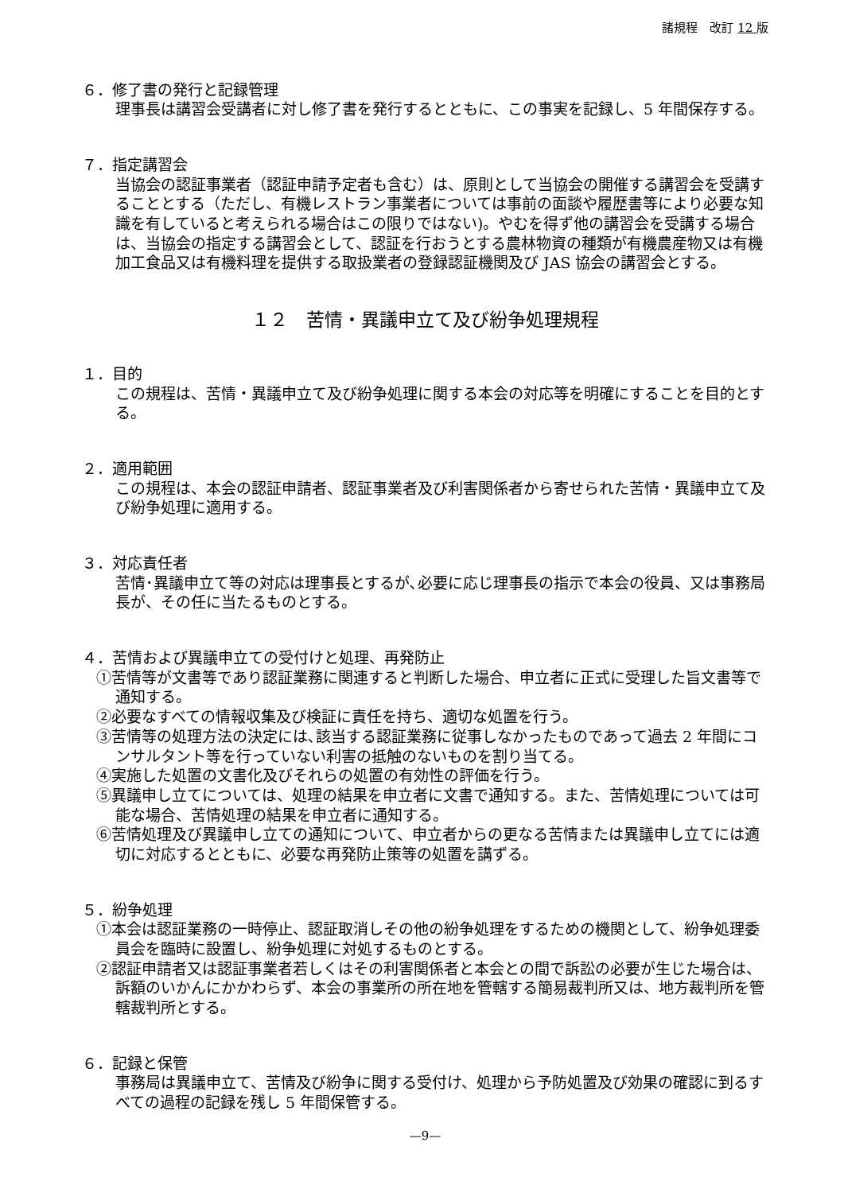諸規程　改訂 12 版
６．修了書の発行と記録管理
理事長は講習会受講者に対し修了書を発行するとともに、この事実を記録し、5 年間保存する。
７．指定講習会
当協会の認証事業者（認証申請予定者も含む）は、原則として当協会の開催する講習会を受講することとする（ただし、有機レストラン事業者については事前の面談や履歴書等により必要な知識を有していると考えられる場合はこの限りではない)。やむを得ず他の講習会を受講する場合は、当協会の指定する講習会として、認証を行おうとする農林物資の種類が有機農産物又は有機加工食品又は有機料理を提供する取扱業者の登録認証機関及び JAS 協会の講習会とする。
１２　苦情・異議申立て及び紛争処理規程
１．目的
この規程は、苦情・異議申立て及び紛争処理に関する本会の対応等を明確にすることを目的とする。
２．適用範囲
この規程は、本会の認証申請者、認証事業者及び利害関係者から寄せられた苦情・異議申立て及び紛争処理に適用する。
３．対応責任者
苦情･異議申立て等の対応は理事長とするが､必要に応じ理事長の指示で本会の役員、又は事務局長が、その任に当たるものとする。
４．苦情および異議申立ての受付けと処理、再発防止
①苦情等が文書等であり認証業務に関連すると判断した場合、申立者に正式に受理した旨文書等で通知する。
②必要なすべての情報収集及び検証に責任を持ち、適切な処置を行う。
③苦情等の処理方法の決定には､該当する認証業務に従事しなかったものであって過去 2 年間にコンサルタント等を行っていない利害の抵触のないものを割り当てる。
④実施した処置の文書化及びそれらの処置の有効性の評価を行う。
⑤異議申し立てについては、処理の結果を申立者に文書で通知する。また、苦情処理については可能な場合、苦情処理の結果を申立者に通知する。
⑥苦情処理及び異議申し立ての通知について、申立者からの更なる苦情または異議申し立てには適切に対応するとともに、必要な再発防止策等の処置を講ずる。
５．紛争処理
①本会は認証業務の一時停止、認証取消しその他の紛争処理をするための機関として、紛争処理委員会を臨時に設置し、紛争処理に対処するものとする。
②認証申請者又は認証事業者若しくはその利害関係者と本会との間で訴訟の必要が生じた場合は、訴額のいかんにかかわらず、本会の事業所の所在地を管轄する簡易裁判所又は、地方裁判所を管轄裁判所とする。
６．記録と保管
事務局は異議申立て、苦情及び紛争に関する受付け、処理から予防処置及び効果の確認に到るすべての過程の記録を残し 5 年間保管する。
—9—